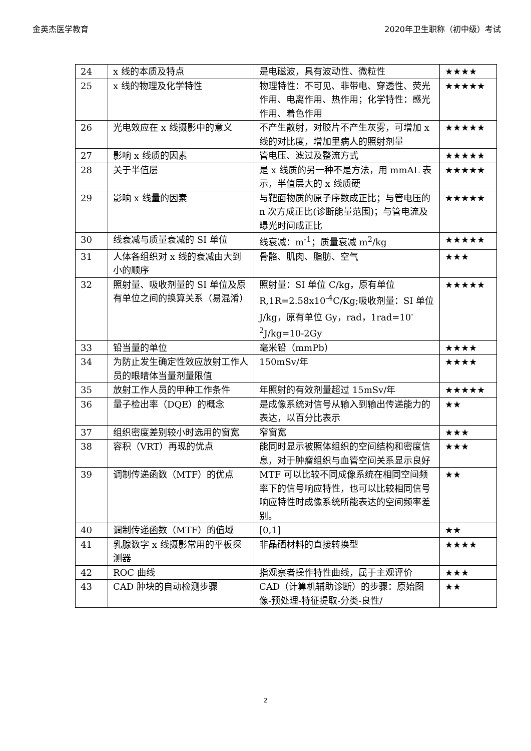金英杰医学教育 2020年卫生职称（初中级）考试
| 24 | x 线的本质及特点 | 是电磁波，具有波动性、微粒性 | ★★★★ |
| 25 | x 线的物理及化学特性 | 物理特性：不可见、非带电、穿透性、荧光作用、电离作用、热作用；化学特性：感光作用、着色作用 | ★★★★★ |
| 26 | 光电效应在 x 线摄影中的意义 | 不产生散射，对胶片不产生灰雾，可增加 x 线的对比度，增加里病人的照射剂量 | ★★★★★ |
| 27 | 影响 x 线质的因素 | 管电压、滤过及整流方式 | ★★★★★ |
| 28 | 关于半值层 | 是 x 线质的另一种不是方法，用 mmAL 表示，半值层大的 x 线质硬 | ★★★★★ |
| 29 | 影响 x 线量的因素 | 与靶面物质的原子序数成正比；与管电压的 n 次方成正比(诊断能量范围)；与管电流及曝光时间成正比 | ★★★★★ |
| 30 | 线衰减与质量衰减的 SI 单位 | 线衰减：m<sup>-1</sup>；质量衰减 m<sup>2</sup>/kg | ★★★★★ |
| 31 | 人体各组织对 x 线的衰减由大到小的顺序 | 骨骼、肌肉、脂肪、空气 | ★★★ |
| 32 | 照射量、吸收剂量的 SI 单位及原有单位之间的换算关系（易混淆） | 照射量：SI 单位 C/kg，原有单位 R,1R=2.58x10<sup>-4</sup>C/Kg;吸收剂量：SI 单位 J/kg，原有单位 Gy，rad，1rad=10<sup>-2</sup>J/kg=10-2Gy | ★★★★★ |
| 33 | 铅当量的单位 | 毫米铅（mmPb） | ★★★★ |
| 34 | 为防止发生确定性效应放射工作人员的眼睛体当量剂量限值 | 150mSv/年 | ★★★★ |
| 35 | 放射工作人员的甲种工作条件 | 年照射的有效剂量超过 15mSv/年 | ★★★★★ |
| 36 | 量子检出率（DQE）的概念 | 是成像系统对信号从输入到输出传递能力的表达，以百分比表示 | ★★ |
| 37 | 组织密度差别较小时选用的窗宽 | 窄窗宽 | ★★★ |
| 38 | 容积（VRT）再现的优点 | 能同时显示被照体组织的空间结构和密度信息，对于肿瘤组织与血管空间关系显示良好 | ★★★ |
| 39 | 调制传递函数（MTF）的优点 | MTF 可以比较不同成像系统在相同空间频率下的信号响应特性，也可以比较相同信号响应特性时成像系统所能表达的空间频率差别。 | ★★ |
| 40 | 调制传递函数（MTF）的值域 | [0,1] | ★★ |
| 41 | 乳腺数字 x 线摄影常用的平板探测器 | 非晶硒材料的直接转换型 | ★★★★ |
| 42 | ROC 曲线 | 指观察者操作特性曲线，属于主观评价 | ★★★ |
| 43 | CAD 肿块的自动检测步骤 | CAD（计算机辅助诊断）的步骤：原始图像-预处理-特征提取-分类-良性/ | ★★ |
2